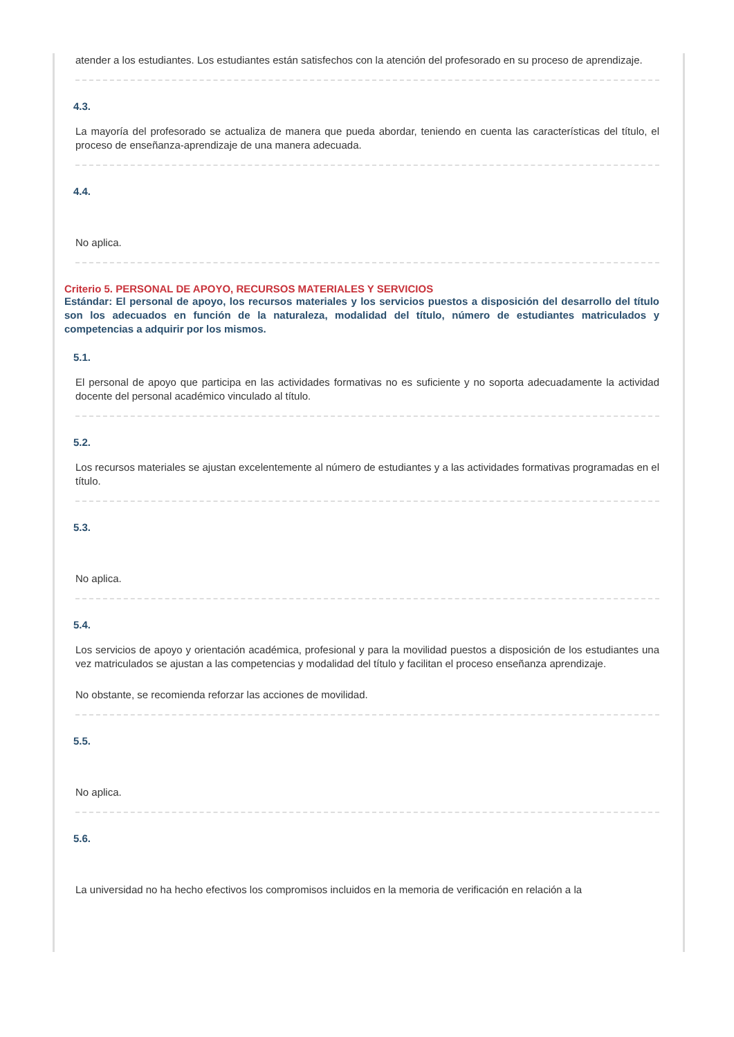atender a los estudiantes. Los estudiantes están satisfechos con la atención del profesorado en su proceso de aprendizaje.
4.3.
La mayoría del profesorado se actualiza de manera que pueda abordar, teniendo en cuenta las características del título, el proceso de enseñanza-aprendizaje de una manera adecuada.
4.4.
No aplica.
Criterio 5. PERSONAL DE APOYO, RECURSOS MATERIALES Y SERVICIOS
Estándar: El personal de apoyo, los recursos materiales y los servicios puestos a disposición del desarrollo del título son los adecuados en función de la naturaleza, modalidad del título, número de estudiantes matriculados y competencias a adquirir por los mismos.
5.1.
El personal de apoyo que participa en las actividades formativas no es suficiente y no soporta adecuadamente la actividad docente del personal académico vinculado al título.
5.2.
Los recursos materiales se ajustan excelentemente al número de estudiantes y a las actividades formativas programadas en el título.
5.3.
No aplica.
5.4.
Los servicios de apoyo y orientación académica, profesional y para la movilidad puestos a disposición de los estudiantes una vez matriculados se ajustan a las competencias y modalidad del título y facilitan el proceso enseñanza aprendizaje.
No obstante, se recomienda reforzar las acciones de movilidad.
5.5.
No aplica.
5.6.
La universidad no ha hecho efectivos los compromisos incluidos en la memoria de verificación en relación a la